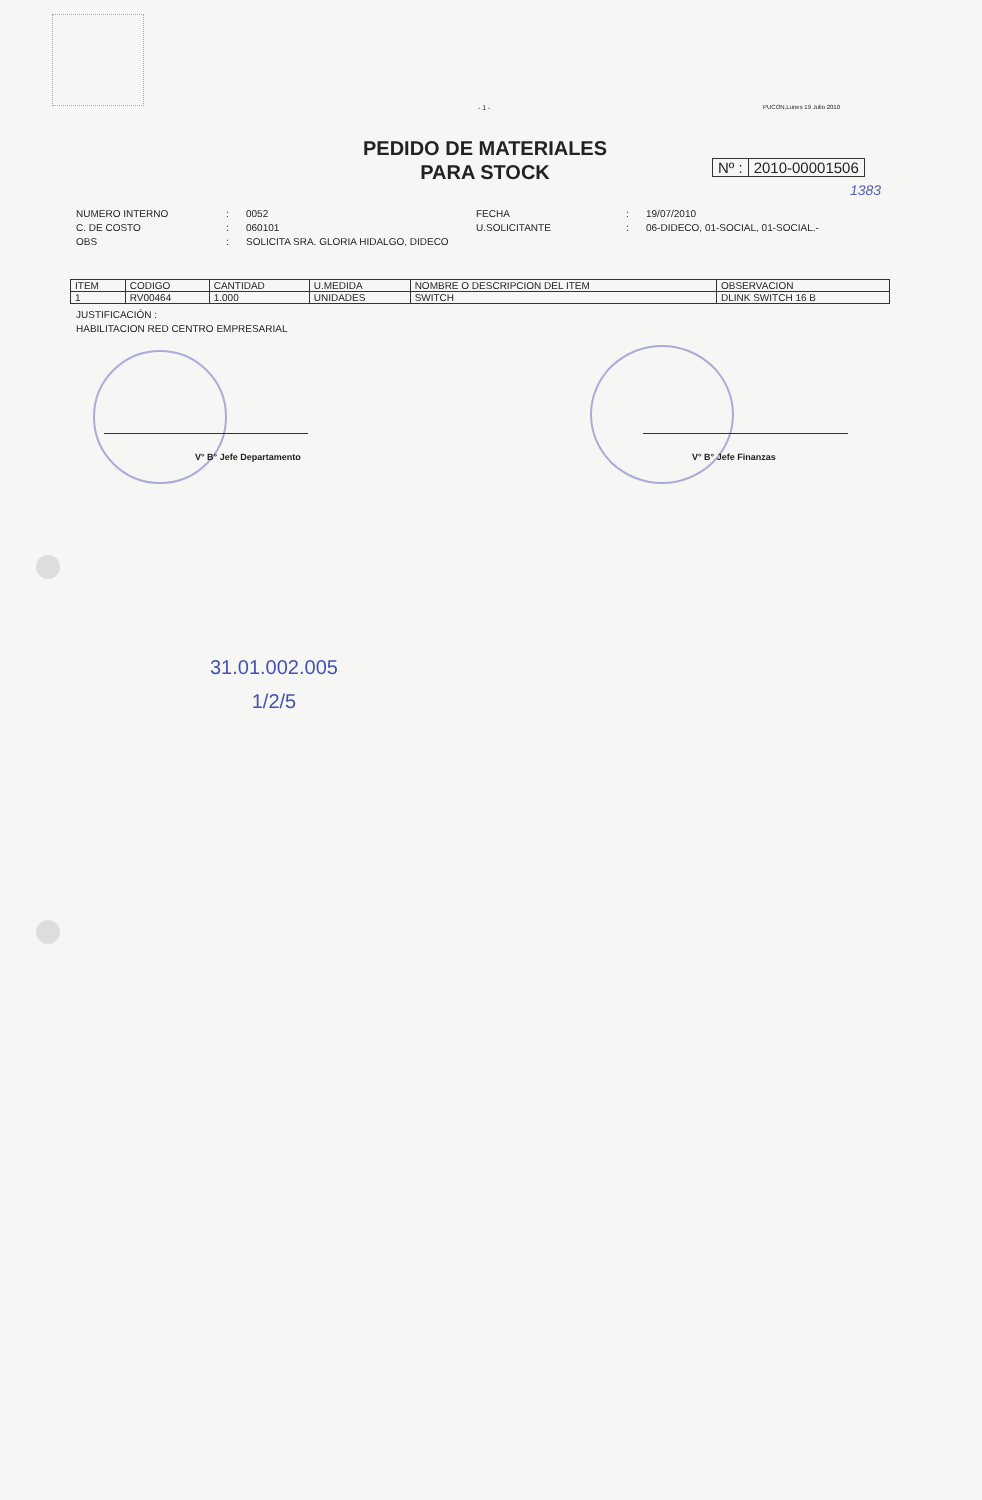- 1 - PUCON,Lunes 19 Julio 2010
PEDIDO DE MATERIALES
PARA STOCK
Nº : 2010-00001506
1383
NUMERO INTERNO
:
0052
FECHA
:
19/07/2010
C. DE COSTO
:
060101
U.SOLICITANTE
:
06-DIDECO, 01-SOCIAL, 01-SOCIAL.-
OBS
:
SOLICITA SRA. GLORIA HIDALGO, DIDECO
| ITEM | CODIGO | CANTIDAD | U.MEDIDA | NOMBRE O DESCRIPCION DEL ITEM | OBSERVACION |
| --- | --- | --- | --- | --- | --- |
| 1 | RV00464 | 1.000 | UNIDADES | SWITCH | DLINK SWITCH 16 B |
JUSTIFICACIÓN :
HABILITACION RED CENTRO EMPRESARIAL
V° B° Jefe Departamento V° B° Jefe Finanzas
31.01.002.005
1/2/5